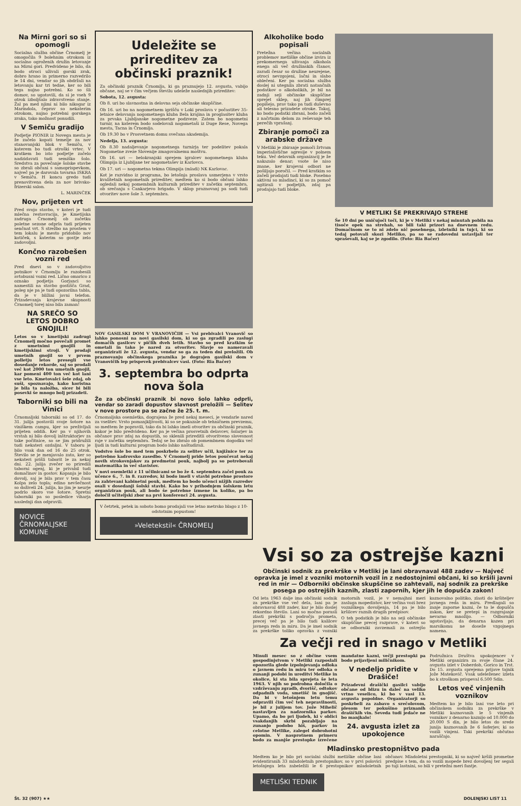Na Mirni gori so si opomogli
Socialna služba občine Črnomelj je omogočila 9 bolehnim otrokom iz socialno ogroženih družin letovanje na Mirni gori. Predvideno je bilo, da bodo otroci uživali gorski zrak, dobro hrano in primerno razvedrilo le 14 dni, vendar so jih obdržali na letovanju kar tri tedne, ker so bili tega nujno potrebni. Ko so šli domov, so ugotovili, da si je vseh 9 otrok izboljšalo zdravstveno stanje. Žal pa med njimi ni bilo nikogar iz Marindola, čeprav so nekaterim otrokom, nujno potrebni gorskega zraka, tako možnost ponudili.
V Semiču gradijo
Podjetje PIONIR iz Novega mesta je že začelo kopati temelje za nov stanovanjski blok v Semiču, v katerem bo tudi otroški vrtec. V kratkem bo isto podjetje začelo nadzidavati tudi semiško šolo. Sredstva za povečanje šolske stavbe so zbrali občani s samoprispevkom, največ pa je darovala tovarna ISKRA v Semiču. H koncu gredo tudi prenovitvena dela za nov brivsko-frizerski salon.
L. MARINČEK
Nov, prijeten vrt
Pred svojo stavbo, v kateri je tudi mlečna restavracija, je Kmetijska zadruga Črnomelj ob začetku poletne sezone odprla tudi prijeten senčnat vrt. S strežbo na prostem v tem lokalu je mesto pridobilo nov kotiček, s katerim so gostje zelo zadovoljni.
Končno razobešen vozni red
Pred dnevi so v zadovoljstvo potnikov v Črnomlju le razobesili avtobusni vozni red. Lično omarico z oznako podjetja Gorjanci so namestili na stavbo gostišča Grad, poleg nje pa je tudi opozorilna tabla, da je v bližini javni telefon. Prizadevanja krajevne skupnosti Črnomelj torej niso bila zaman!
NA SREČO SO LETOS DOBRO GNOJILI!
Letos so v kmetijski zadrugi Črnomelj močno povečali promet z umetnimi gnojili in kmetijskimi stroji. V prodaji umetnih gnojil so v prvem polletju letos presegli vse dosedanje rekorde, saj so prodali več kot 2000 ton umetnih gnojil, kar pomeni 400 ton več kot lani vse leto. Kmetovalci šele zdaj, ob suši, spoznavajo, kako koristna je bila ta naložba, sicer bi bili posevki še mnogo bolj prizadeti.
Taborniki so bili na Vinici
Črnomaljski taborniki so od 17. do 31. julija postavili svoje šotore na viniškem campu, kjer so preživljali prijeten oddih. Ker pa v njihovih vrstah ni bilo dovolj inštruktorjev za take počitnice, so se jim pridružili tudi nekateri ozdaljni. V taboru je bilo vsak dan od 16 do 25 otrok. Število se je menjavalo zato, ker so nekateri prišli taborit le za nekaj dni. 22. julija zvečer so priredili taborni ogenj, ki je privabil tudi domačinov in gostov. Kopanja je bilo dovolj, saj je bila prav v tem času Kolpa zelo topla; edino nevšečnost so doživeli 24. julija, ko jim je neurje podrlo skoro vse šotore. Spretni taborniki pa so posledice viharja naslednji dan odpravili.
NOVICE
ČRNOMALJSKE
KOMUNE
Udeležite se prireditev za občinski praznik!
Za občinski praznik Črnomlja, ki ga praznujejo 12. avgusta, vabijo občane, naj se v čim večjem številu udeleže naslednjih prireditev:
Sobota, 12. avgusta:
Ob 8. uri bo slavnostna in delovna seja občinske skupščine.
Ob 16. uri bo na nogometnem igrišču v Loki proslava v počastitev 35-letnice delovanja nogometnega kluba Bela krajina in proglasitev kluba za prvaka Ljubljanske nogometne podzveze. Zatem bo nogometni turnir, na katerem bodo sodelovali nogometaši iz Duge Rese, Novega mesta, Tacna in Črnomlja.
Ob 19.30 bo v Prosvetnem domu svečana akademija.
Nedelja, 13. avgusta:
Ob 8.30 nadaljevanje nogometnega turnirja ter podelitev pokala Nogometne zveze Slovenije zmagovalnemu moštvu.
Ob 16. uri — belokranjski sprejem igralcev nogometnega kluba Olimpija iz Ljubljane ter nogometašev iz Karlovca.
Ob 17. uri — nogometna tekma Olimpija (mladi) NK Karlovac.
Kot je razvidno iz programa, bo letošnja proslava usmerjena v vrsto kvalitetnih nogometnih prireditev, medtem ko si bodo občani lahko ogledali nekaj pomembnih kulturnih prireditev v začetku septembra, ob srečanju s Cankarjevo brigado. V sklop praznovanj pa sodi tudi otvoritev nove šole 3. septembra.
NOV GASILSKI DOM V VRANOVIČIH — Vsi prebivalci Vranovič so lahko ponosni na novi gasilski dom, ki so ga zgradili po zaslugi domačih gasilcev v pičlih dveh letih. Stavbo so pred kratkim še ometali in tako je nared za otvoritev. Slavje so nameravali organizirati že 12. avgusta, vendar so ga za teden dni preložili. Ob praznovanju občinskega praznika je dograjen gasilski dom v Vranovičih lep prispevek prebivalcev vasi. (Foto: Ria Bačer)
3. septembra bo odprta nova šola
Že za občinski praznik bi novo šolo lahko odprli, vendar so zaradi dopustov slavnost preložili — Selitev v nove prostore pa se začne že 25. t. m.
Črnomaljska osemletka, dograjena že pred nekaj meseci, je vendarle nared za vselitev. Vrsto pomanjkljivosti, ki so se pokazale ob tehničnem prevzemu, so medtem že popravili, tako da bi lahko imeli otvoritev za občinski praznik, kakor je bilo predvideno. Ker pa je večina prosvetnih delavcev, šolarjev in občanov prav zdaj na dopustih, so sklenili prireditli otvoritveno slovesnost raje v začetku septembra. Tedaj se bo zbralo ob pomembnem dogodku več ljudi in tudi kulturni program bodo lahko naštudirali.
Vodstvo šole bo med tem poskrbelo za selitev učil, knjižnice ter za potrebno kadrovsko zasedbo. V Črnomelj pride letos poučevat nekaj novih strokovnjakov za predmetni pouk, najbolj pa so potrebovali matematika in več slavistov.
V novi osemletki z 11 učilnicami se bo že 4. septembra začel pouk za učence 6., 7. in 8. razredov, ki bodo imeli v stavbi potrebne prostore za zahtevani kabinetni pouk, medtem ko bodo učenci nižjih razredov osali v dosedanji šolski stavbi. Kako bo v prihodnjem šolskem letu organiziran pouk, ali bodo še potrebne izmene in koliko, pa bo določil učiteljski zbor na prvi konferenci 24. avgusta.
V četrtek, petek in soboto bomo prodajali vse letno metrsko blago z 10-odstotnim popustom!
»Veletekstil« ČRNOMELJ
Alkoholike bodo popisali
Pretežna večina socialnih problemov metliške občine izvira iz prekomernega uživanja alkohola enega ali več družinskih članov, zaradi česar so družine neurejene, otroci nevzgojeni, lačni in slabo oblečeni. Ker pa socialna služba doslej ni utegnila zbrati natančnih podatkov o alkoholikih, je bil na zadnji seji občinske skupščine sprejet sklep, naj jih čimprej popišejo, prav tako pa tudi duševno ali telesno prizadete otroke. Takoj, ko bodo podatki zbrani, bodo začeli z načrtnim delom za reševanje teh perečih vprašanj.
Zbiranje pomoči za arabske države
V Metliki je zbiranje pomoči žrtvam imperialistične agresije v polnem teku. Več delovnih organizacij je že nakazalo denar; vsote še niso znane, ker krajevni odbori ne pošiljajo poročil. — Pred kratkim so začeli prodajati tudi bloke. Posebno aktivni so mladinci, ki so za pomoč agitirali v podjetjih, zdaj pa prodajajo tudi bloke.
V METLIKI ŠE PREKRIVAJO STREHE
Še 10 dni po uničujoči toči, ki je v Metliki v nekaj minutah pobila na tisoče opek na strehah, so bili taki prizori na dnevnem redu. Domačinom se to ni zdelo nič posebnega, izletniki in tujci, ki so tedaj potovali skozi Metliko, pa so se radovedni ustavljali ter spraševali, kaj se je zgodilo. (Foto: Ria Bačer)
Vsi so za ostrejše kazni
Občinski sodnik za prekrške v Metliki je lani obravnaval 488 zadev — Največ opravka je imel z vozniki motornih vozil in z nedostojnimi občani, ki so kršili javni red in mir — Odborniki občinske skupščine so zahtevali, naj sodnik za prekrške posega po ostrejših kaznih, zlasti zapornih, kjer jih le dopušča zakon!
Od leta 1963 dalje ima občinski sodnik za prekrške vse več dela, lani pa je obravnaval 488 zadev, kar je bilo doslej rekordno število. Lani so močno porasli zlasti prekrški s področja prometa, precej več pa je bilo tudi kalilcev javnega reda in miru. Da je imel sodnik za prekrške toliko opravka z vozniki motornih vozil, je v nemajhni meri zasluga mopedistov, ker večina vozi brez vozniškega dovoljenja, 14 pa je bilo kršilcev raznih drugih predpisov.
O teh podatkih je bilo na seji občinske skupščine precej razprave, v kateri so se odborniki zavzemali za ostrejšo kaznovalno politiko, zlasti do kršiteljev javnega reda in miru. Predlagali so zanje zaporne kazni, če to le dopušča zakon, ker se pretepi in razgrajanje nevarno množijo. — Odborniki ugotavljajo, da denarna kazen pri marsikomu ne doseže vzgojnega namena.
Za večji red in snago v Metliki
Minuli mesec so z občine vsem gospodinjstvom v Metliki razposlali opozorila glede izpolnjevanja odloka o javnem redu in miru ter odloka o zunanji podobi in ureditvi Metlike in okolice, ki sta bila sprejeta še leta 1963. V njih so podrobna določila o vzdrževanju zgradb, dvorišč, odtokov odpadnih voda, smetišč in gnojišč. Da bi v letošnjem letu temu odpravili čim več teh nepravilnosti, je bil z julijem tov. Jože Mihelič nastavljen za nadzornika parkov. Upamo, da bo pri ljudeh, ki v oblici vsakdanjih skrbi pozabljajo na zunanjo podobo hiš, parkov in celotne Metlike, zalegel dobrohotni opomin. V nasprotnem primeru bodo za manjše prestopke izrečene mandatne kazni, večji prestopki pa bodo prijavljeni miličnikom.
V nedeljo pridite v Drašiče!
Prizadevni drašički gasilci vabijo občane od blizu in daleč na veliko vrtno veselico, ki bo v vasi 13. avgusta popoldne. Organizatorji so poskrbeli za zabavo s srečolovom, plesom ter pokušino priznanih drašičkih vin. Seveda tudi jedače ne bo manjkalo!
24. avgusta izlet za upokojence
Podružnica Društva upokojencev v Metliki organizira za svoje člane 24. avgusta izlet v Doberdob, Gorico in Trst. Do 15. avgusta sprejema prijave tajnik Jože Matekovič. Vsak udeleženec izleta bo k stroškom prispeval 6.500 Sdin.
Letos več vinjenih voznikov
Medtem ko je bilo lani vse leto pri občinskem sodniku za prekrške v Metliki kaznovanih le 5 vinjenih voznikov z denarno kaznijo od 10.000 do 20.000 S din, je bilo letos do srede junija kaznovanih že 6 šoferjev, ki so vozili vinjeni. Taki prekrški občutno naraščajo.
Mladinsko prestopništvo pada
Medtem ko je bilo pri socialni službi metliške občine lani evidentiranih 33 mladoletnih prestopnikov, so v prvi polovici letošnjega leta zabeležili le 6 prestopnikov mladoletnih občanov. Mladoletni prestopniki, ki so največ kršili prometne predpise s tem, da so vozili mopede brez dovoljenj ter segali po tuji lastnini, so bili v pretežni meri fantje.
METLIŠKI TEDNIK
Št. 32 (907) ★★ DOLENJSKI LIST 11